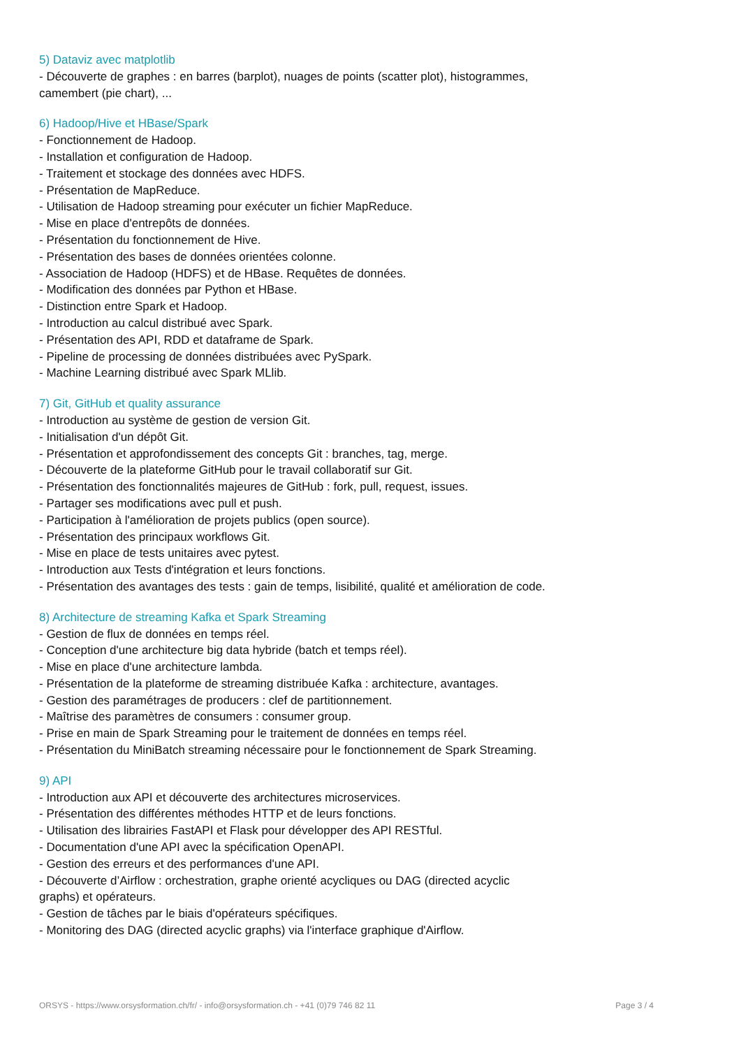5) Dataviz avec matplotlib
- Découverte de graphes : en barres (barplot), nuages de points (scatter plot), histogrammes, camembert (pie chart), ...
6) Hadoop/Hive et HBase/Spark
- Fonctionnement de Hadoop.
- Installation et configuration de Hadoop.
- Traitement et stockage des données avec HDFS.
- Présentation de MapReduce.
- Utilisation de Hadoop streaming pour exécuter un fichier MapReduce.
- Mise en place d'entrepôts de données.
- Présentation du fonctionnement de Hive.
- Présentation des bases de données orientées colonne.
- Association de Hadoop (HDFS) et de HBase. Requêtes de données.
- Modification des données par Python et HBase.
- Distinction entre Spark et Hadoop.
- Introduction au calcul distribué avec Spark.
- Présentation des API, RDD et dataframe de Spark.
- Pipeline de processing de données distribuées avec PySpark.
- Machine Learning distribué avec Spark MLlib.
7) Git, GitHub et quality assurance
- Introduction au système de gestion de version Git.
- Initialisation d'un dépôt Git.
- Présentation et approfondissement des concepts Git : branches, tag, merge.
- Découverte de la plateforme GitHub pour le travail collaboratif sur Git.
- Présentation des fonctionnalités majeures de GitHub : fork, pull, request, issues.
- Partager ses modifications avec pull et push.
- Participation à l'amélioration de projets publics (open source).
- Présentation des principaux workflows Git.
- Mise en place de tests unitaires avec pytest.
- Introduction aux Tests d'intégration et leurs fonctions.
- Présentation des avantages des tests : gain de temps, lisibilité, qualité et amélioration de code.
8) Architecture de streaming Kafka et Spark Streaming
- Gestion de flux de données en temps réel.
- Conception d'une architecture big data hybride (batch et temps réel).
- Mise en place d'une architecture lambda.
- Présentation de la plateforme de streaming distribuée Kafka : architecture, avantages.
- Gestion des paramétrages de producers : clef de partitionnement.
- Maîtrise des paramètres de consumers : consumer group.
- Prise en main de Spark Streaming pour le traitement de données en temps réel.
- Présentation du MiniBatch streaming nécessaire pour le fonctionnement de Spark Streaming.
9) API
- Introduction aux API et découverte des architectures microservices.
- Présentation des différentes méthodes HTTP et de leurs fonctions.
- Utilisation des librairies FastAPI et Flask pour développer des API RESTful.
- Documentation d'une API avec la spécification OpenAPI.
- Gestion des erreurs et des performances d'une API.
- Découverte d’Airflow : orchestration, graphe orienté acycliques ou DAG (directed acyclic graphs) et opérateurs.
- Gestion de tâches par le biais d'opérateurs spécifiques.
- Monitoring des DAG (directed acyclic graphs) via l'interface graphique d'Airflow.
ORSYS - https://www.orsysformation.ch/fr/ - info@orsysformation.ch - +41 (0)79 746 82 11 Page 3 / 4